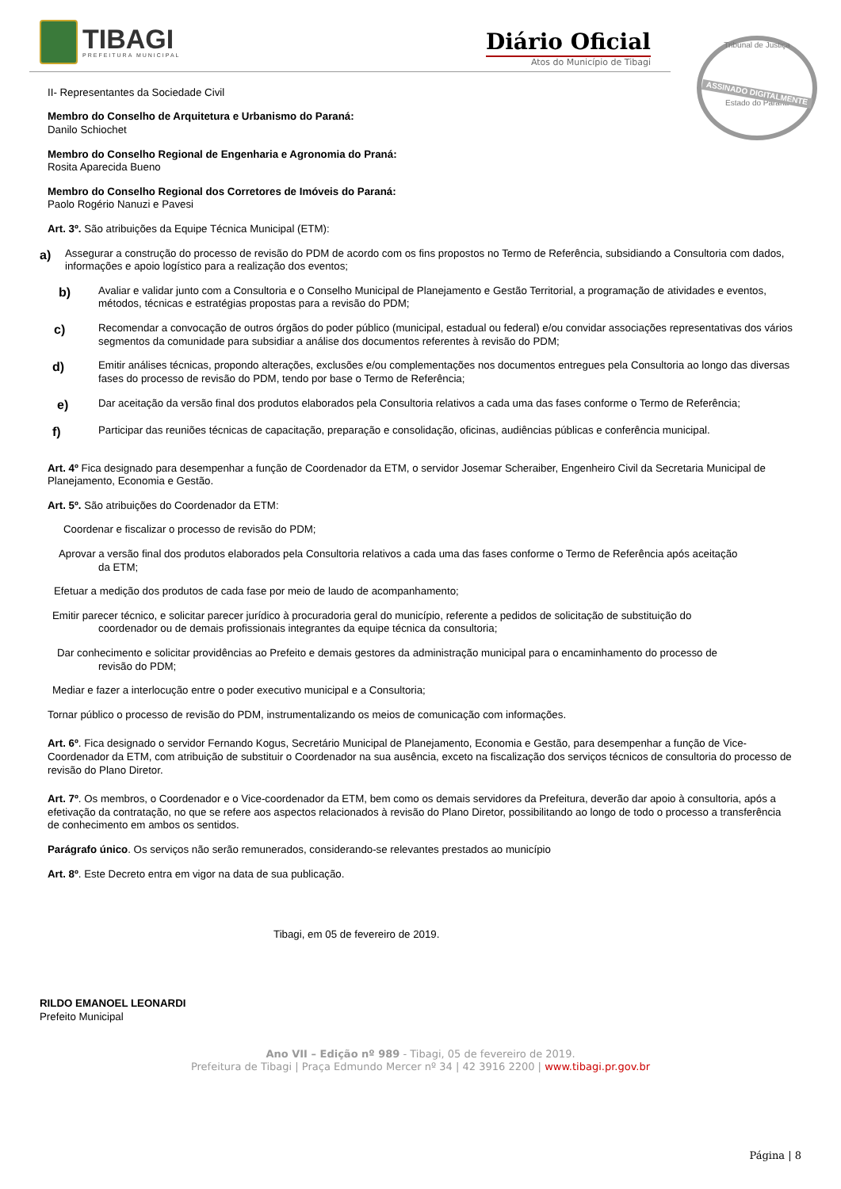TIBAGI
PREFEITURA MUNICIPAL
Diário Oficial
Atos do Município de Tibagi
Tribunal de Justiça
ASSINADO DIGITALMENTE
Estado do Paraná
II- Representantes da Sociedade Civil
Membro do Conselho de Arquitetura e Urbanismo do Paraná:
Danilo Schiochet
Membro do Conselho Regional de Engenharia e Agronomia do Praná:
Rosita Aparecida Bueno
Membro do Conselho Regional dos Corretores de Imóveis do Paraná:
Paolo Rogério Nanuzi e Pavesi
Art. 3º. São atribuições da Equipe Técnica Municipal (ETM):
a) Assegurar a construção do processo de revisão do PDM de acordo com os fins propostos no Termo de Referência, subsidiando a Consultoria com dados, informações e apoio logístico para a realização dos eventos;
b) Avaliar e validar junto com a Consultoria e o Conselho Municipal de Planejamento e Gestão Territorial, a programação de atividades e eventos, métodos, técnicas e estratégias propostas para a revisão do PDM;
c) Recomendar a convocação de outros órgãos do poder público (municipal, estadual ou federal) e/ou convidar associações representativas dos vários segmentos da comunidade para subsidiar a análise dos documentos referentes à revisão do PDM;
d) Emitir análises técnicas, propondo alterações, exclusões e/ou complementações nos documentos entregues pela Consultoria ao longo das diversas fases do processo de revisão do PDM, tendo por base o Termo de Referência;
e) Dar aceitação da versão final dos produtos elaborados pela Consultoria relativos a cada uma das fases conforme o Termo de Referência;
f) Participar das reuniões técnicas de capacitação, preparação e consolidação, oficinas, audiências públicas e conferência municipal.
Art. 4º Fica designado para desempenhar a função de Coordenador da ETM, o servidor Josemar Scheraiber, Engenheiro Civil da Secretaria Municipal de Planejamento, Economia e Gestão.
Art. 5º. São atribuições do Coordenador da ETM:
Coordenar e fiscalizar o processo de revisão do PDM;
Aprovar a versão final dos produtos elaborados pela Consultoria relativos a cada uma das fases conforme o Termo de Referência após aceitação
da ETM;
Efetuar a medição dos produtos de cada fase por meio de laudo de acompanhamento;
Emitir parecer técnico, e solicitar parecer jurídico à procuradoria geral do município, referente a pedidos de solicitação de substituição do
coordenador ou de demais profissionais integrantes da equipe técnica da consultoria;
Dar conhecimento e solicitar providências ao Prefeito e demais gestores da administração municipal para o encaminhamento do processo de
revisão do PDM;
Mediar e fazer a interlocução entre o poder executivo municipal e a Consultoria;
Tornar público o processo de revisão do PDM, instrumentalizando os meios de comunicação com informações.
Art. 6º. Fica designado o servidor Fernando Kogus, Secretário Municipal de Planejamento, Economia e Gestão, para desempenhar a função de Vice-Coordenador da ETM, com atribuição de substituir o Coordenador na sua ausência, exceto na fiscalização dos serviços técnicos de consultoria do processo de revisão do Plano Diretor.
Art. 7º. Os membros, o Coordenador e o Vice-coordenador da ETM, bem como os demais servidores da Prefeitura, deverão dar apoio à consultoria, após a efetivação da contratação, no que se refere aos aspectos relacionados à revisão do Plano Diretor, possibilitando ao longo de todo o processo a transferência de conhecimento em ambos os sentidos.
Parágrafo único. Os serviços não serão remunerados, considerando-se relevantes prestados ao município
Art. 8º. Este Decreto entra em vigor na data de sua publicação.
Tibagi, em 05 de fevereiro de 2019.
RILDO EMANOEL LEONARDI
Prefeito Municipal
Ano VII – Edição nº 989 - Tibagi, 05 de fevereiro de 2019.
Prefeitura de Tibagi | Praça Edmundo Mercer nº 34 | 42 3916 2200 | www.tibagi.pr.gov.br
Página | 8